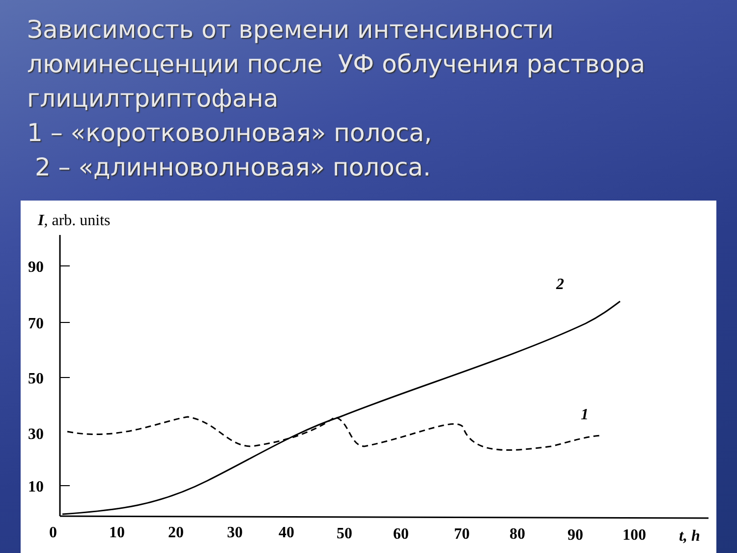Зависимость от времени интенсивности люминесценции после УФ облучения раствора глицилтриптофана
1 – «коротковолновая» полоса,
2 – «длинноволновая» полоса.
I, arb. units
90
70
50
30
10
0
10
20
30
40
50
60
70
80
90
100
t, h
2
1